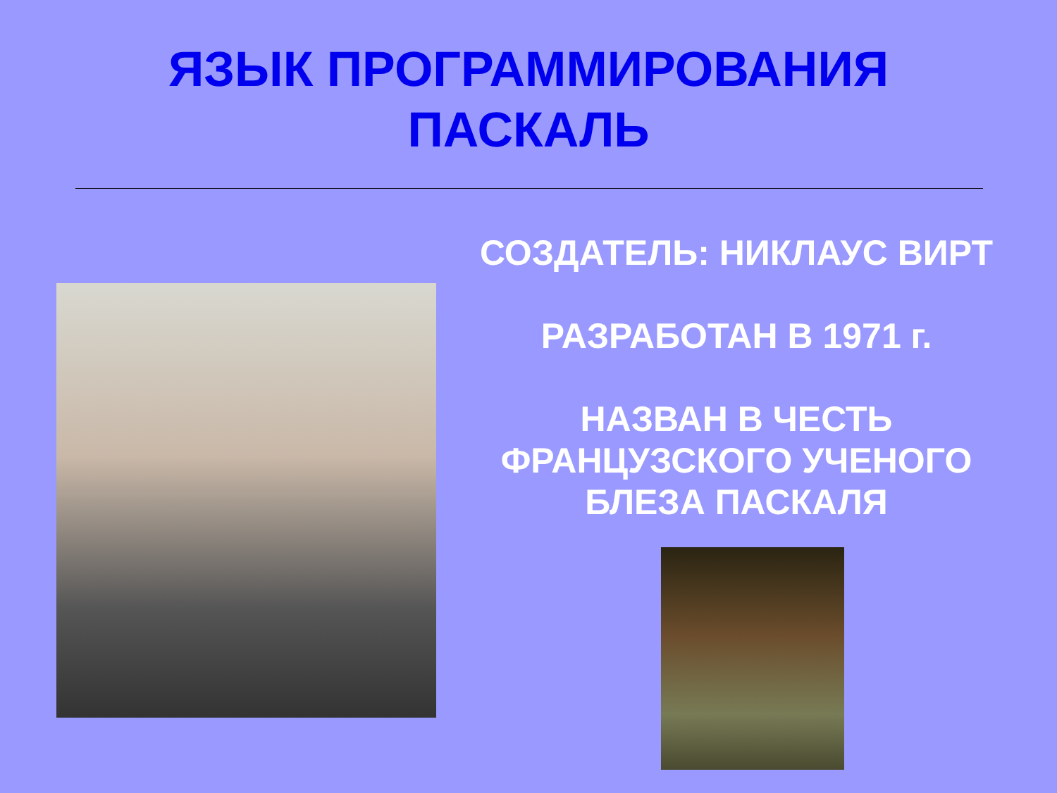ЯЗЫК ПРОГРАММИРОВАНИЯ
ПАСКАЛЬ
СОЗДАТЕЛЬ: НИКЛАУС ВИРТ
РАЗРАБОТАН В 1971 г.
НАЗВАН В ЧЕСТЬ ФРАНЦУЗСКОГО УЧЕНОГО БЛЕЗА ПАСКАЛЯ